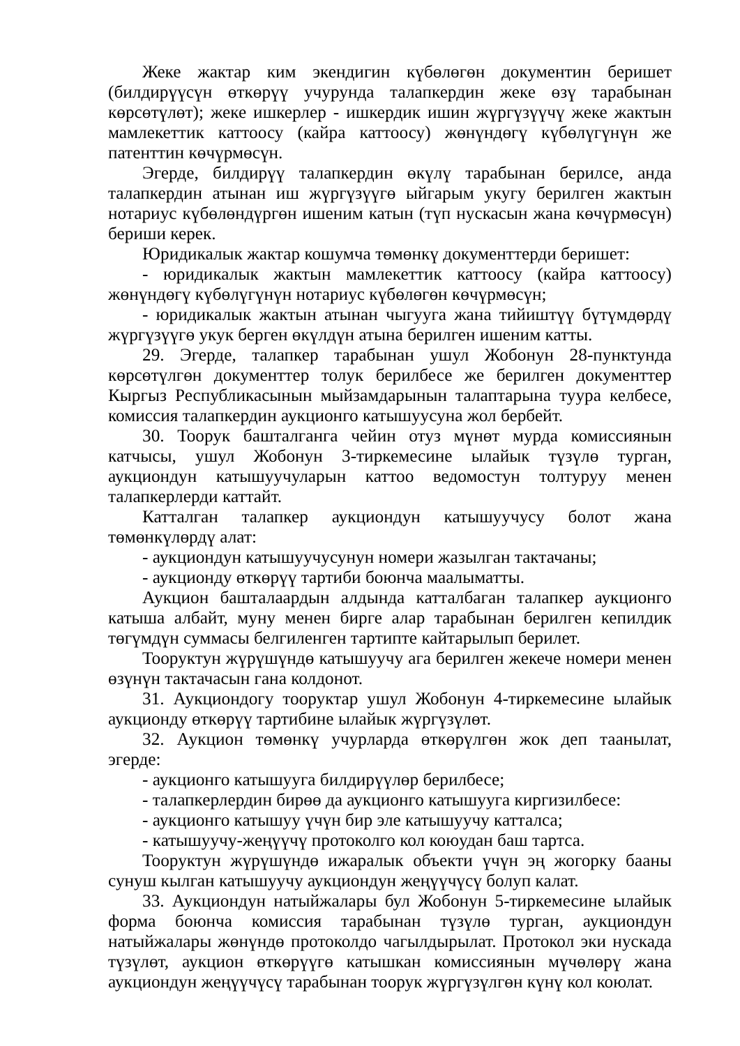Жеке жактар ким экендигин күбөлөгөн документин беришет (билдирүүсүн өткөрүү учурунда талапкердин жеке өзү тарабынан көрсөтүлөт); жеке ишкерлер - ишкердик ишин жүргүзүүчү жеке жактын мамлекеттик каттоосу (кайра каттоосу) жөнүндөгү күбөлүгүнүн же патенттин көчүрмөсүн.
Эгерде, билдирүү талапкердин өкүлү тарабынан берилсе, анда талапкердин атынан иш жүргүзүүгө ыйгарым укугу берилген жактын нотариус күбөлөндүргөн ишеним катын (түп нускасын жана көчүрмөсүн) бериши керек.
Юридикалык жактар кошумча төмөнкү документтерди беришет:
- юридикалык жактын мамлекеттик каттоосу (кайра каттоосу) жөнүндөгү күбөлүгүнүн нотариус күбөлөгөн көчүрмөсүн;
- юридикалык жактын атынан чыгууга жана тийиштүү бүтүмдөрдү жүргүзүүгө укук берген өкүлдүн атына берилген ишеним катты.
29. Эгерде, талапкер тарабынан ушул Жобонун 28-пунктунда көрсөтүлгөн документтер толук берилбесе же берилген документтер Кыргыз Республикасынын мыйзамдарынын талаптарына туура келбесе, комиссия талапкердин аукционго катышуусуна жол бербейт.
30. Тоорук башталганга чейин отуз мүнөт мурда комиссиянын катчысы, ушул Жобонун 3-тиркемесине ылайык түзүлө турган, аукциондун катышуучуларын каттоо ведомостун толтуруу менен талапкерлерди каттайт.
Катталган талапкер аукциондун катышуучусу болот жана төмөнкүлөрдү алат:
- аукциондун катышуучусунун номери жазылган тактачаны;
- аукционду өткөрүү тартиби боюнча маалыматты.
Аукцион башталаардын алдында катталбаган талапкер аукционго катыша албайт, муну менен бирге алар тарабынан берилген кепилдик төгүмдүн суммасы белгиленген тартипте кайтарылып берилет.
Тооруктун жүрүшүндө катышуучу ага берилген жекече номери менен өзүнүн тактачасын гана колдонот.
31. Аукциондогу тооруктар ушул Жобонун 4-тиркемесине ылайык аукционду өткөрүү тартибине ылайык жүргүзүлөт.
32. Аукцион төмөнкү учурларда өткөрүлгөн жок деп таанылат, эгерде:
- аукционго катышууга билдирүүлөр берилбесе;
- талапкерлердин бирөө да аукционго катышууга киргизилбесе:
- аукционго катышуу үчүн бир эле катышуучу катталса;
- катышуучу-жеңүүчү протоколго кол коюудан баш тартса.
Тооруктун жүрүшүндө ижаралык объекти үчүн эң жогорку бааны сунуш кылган катышуучу аукциондун жеңүүчүсү болуп калат.
33. Аукциондун натыйжалары бул Жобонун 5-тиркемесине ылайык форма боюнча комиссия тарабынан түзүлө турган, аукциондун натыйжалары жөнүндө протоколдо чагылдырылат. Протокол эки нускада түзүлөт, аукцион өткөрүүгө катышкан комиссиянын мүчөлөрү жана аукциондун жеңүүчүсү тарабынан тоорук жүргүзүлгөн күнү кол коюлат.